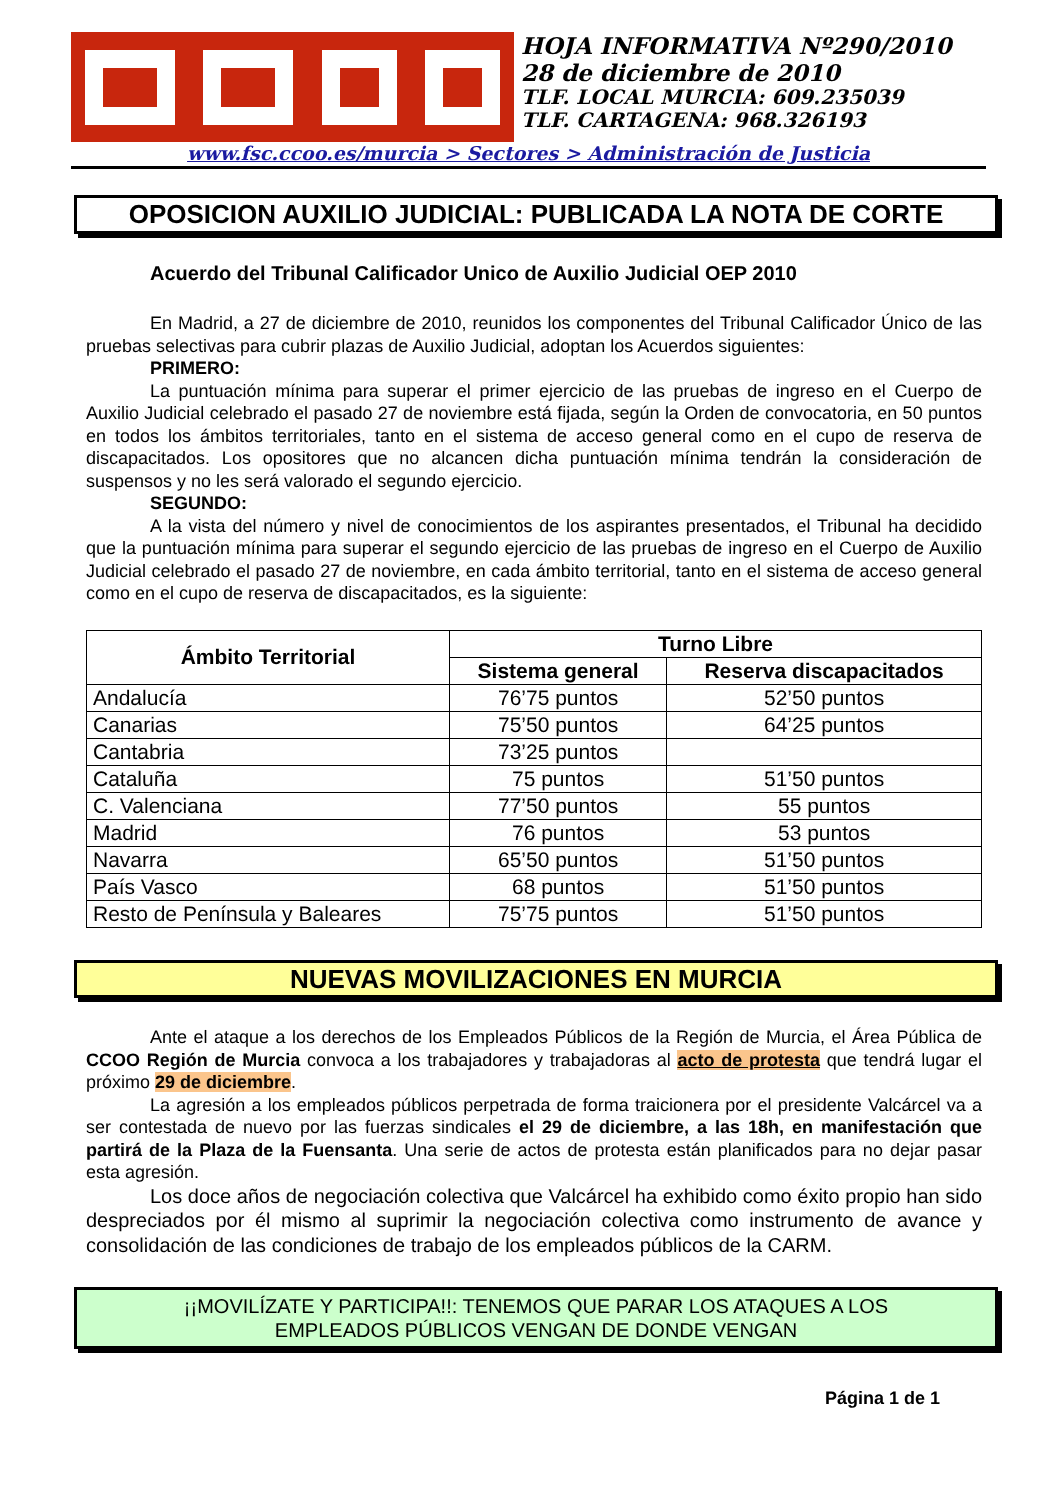HOJA INFORMATIVA Nº290/2010
28 de diciembre de 2010
TLF. LOCAL MURCIA: 609.235039
TLF. CARTAGENA: 968.326193
www.fsc.ccoo.es/murcia > Sectores > Administración de Justicia
OPOSICION AUXILIO JUDICIAL: PUBLICADA LA NOTA DE CORTE
Acuerdo del Tribunal Calificador Unico de Auxilio Judicial OEP 2010
En Madrid, a 27 de diciembre de 2010, reunidos los componentes del Tribunal Calificador Único de las pruebas selectivas para cubrir plazas de Auxilio Judicial, adoptan los Acuerdos siguientes:
PRIMERO:
La puntuación mínima para superar el primer ejercicio de las pruebas de ingreso en el Cuerpo de Auxilio Judicial celebrado el pasado 27 de noviembre está fijada, según la Orden de convocatoria, en 50 puntos en todos los ámbitos territoriales, tanto en el sistema de acceso general como en el cupo de reserva de discapacitados. Los opositores que no alcancen dicha puntuación mínima tendrán la consideración de suspensos y no les será valorado el segundo ejercicio.
SEGUNDO:
A la vista del número y nivel de conocimientos de los aspirantes presentados, el Tribunal ha decidido que la puntuación mínima para superar el segundo ejercicio de las pruebas de ingreso en el Cuerpo de Auxilio Judicial celebrado el pasado 27 de noviembre, en cada ámbito territorial, tanto en el sistema de acceso general como en el cupo de reserva de discapacitados, es la siguiente:
| Ámbito Territorial | Turno Libre | |
| --- | --- | --- |
| | Sistema general | Reserva discapacitados |
| Andalucía | 76’75 puntos | 52’50 puntos |
| Canarias | 75’50 puntos | 64’25 puntos |
| Cantabria | 73’25 puntos | |
| Cataluña | 75 puntos | 51’50 puntos |
| C. Valenciana | 77’50 puntos | 55 puntos |
| Madrid | 76 puntos | 53 puntos |
| Navarra | 65’50 puntos | 51’50 puntos |
| País Vasco | 68 puntos | 51’50 puntos |
| Resto de Península y Baleares | 75’75 puntos | 51’50 puntos |
NUEVAS MOVILIZACIONES EN MURCIA
Ante el ataque a los derechos de los Empleados Públicos de la Región de Murcia, el Área Pública de CCOO Región de Murcia convoca a los trabajadores y trabajadoras al acto de protesta que tendrá lugar el próximo 29 de diciembre.
La agresión a los empleados públicos perpetrada de forma traicionera por el presidente Valcárcel va a ser contestada de nuevo por las fuerzas sindicales el 29 de diciembre, a las 18h, en manifestación que partirá de la Plaza de la Fuensanta. Una serie de actos de protesta están planificados para no dejar pasar esta agresión.
Los doce años de negociación colectiva que Valcárcel ha exhibido como éxito propio han sido despreciados por él mismo al suprimir la negociación colectiva como instrumento de avance y consolidación de las condiciones de trabajo de los empleados públicos de la CARM.
¡¡MOVILÍZATE Y PARTICIPA!!: TENEMOS QUE PARAR LOS ATAQUES A LOS
EMPLEADOS PÚBLICOS VENGAN DE DONDE VENGAN
Página 1 de 1